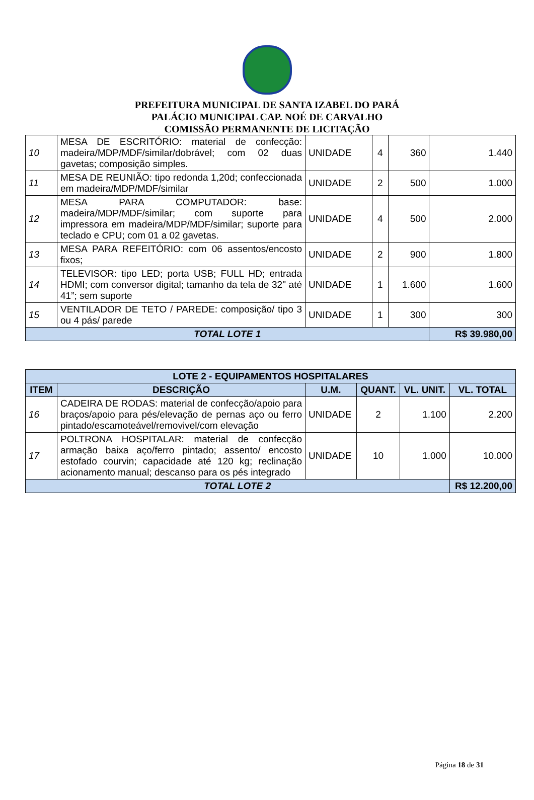PREFEITURA MUNICIPAL DE SANTA IZABEL DO PARÁ
PALÁCIO MUNICIPAL CAP. NOÉ DE CARVALHO
COMISSÃO PERMANENTE DE LICITAÇÃO
| 10 | MESA DE ESCRITÓRIO: material de confecção: madeira/MDP/MDF/similar/dobrável; com 02 duas gavetas; composição simples. | UNIDADE | 4 | 360 | 1.440 |
| 11 | MESA DE REUNIÃO: tipo redonda 1,20d; confeccionada em madeira/MDP/MDF/similar | UNIDADE | 2 | 500 | 1.000 |
| 12 | MESA PARA COMPUTADOR: base: madeira/MDP/MDF/similar; com suporte para impressora em madeira/MDP/MDF/similar; suporte para teclado e CPU; com 01 a 02 gavetas. | UNIDADE | 4 | 500 | 2.000 |
| 13 | MESA PARA REFEITÓRIO: com 06 assentos/encosto fixos; | UNIDADE | 2 | 900 | 1.800 |
| 14 | TELEVISOR: tipo LED; porta USB; FULL HD; entrada HDMI; com conversor digital; tamanho da tela de 32" até 41”; sem suporte | UNIDADE | 1 | 1.600 | 1.600 |
| 15 | VENTILADOR DE TETO / PAREDE: composição/ tipo 3 ou 4 pás/ parede | UNIDADE | 1 | 300 | 300 |
| TOTAL LOTE 1 | | | | | R$ 39.980,00 |
| LOTE 2 - EQUIPAMENTOS HOSPITALARES | | | | | |
| ITEM | DESCRIÇÃO | U.M. | QUANT. | VL. UNIT. | VL. TOTAL |
| 16 | CADEIRA DE RODAS: material de confecção/apoio para braços/apoio para pés/elevação de pernas aço ou ferro pintado/escamoteável/removivel/com elevação | UNIDADE | 2 | 1.100 | 2.200 |
| 17 | POLTRONA HOSPITALAR: material de confecção armação baixa aço/ferro pintado; assento/ encosto estofado courvin; capacidade até 120 kg; reclinação acionamento manual; descanso para os pés integrado | UNIDADE | 10 | 1.000 | 10.000 |
| TOTAL LOTE 2 | | | | | R$ 12.200,00 |
Página 18 de 31